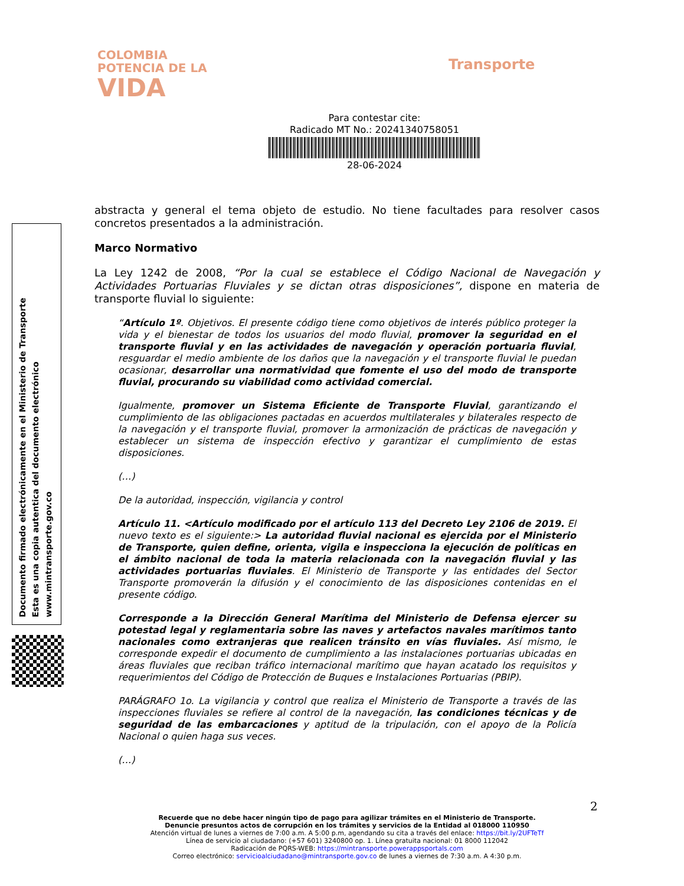COLOMBIA
POTENCIA DE LA
VIDA
Transporte
Para contestar cite:
Radicado MT No.: 20241340758051
28-06-2024
abstracta y general el tema objeto de estudio. No tiene facultades para resolver casos concretos presentados a la administración.
Marco Normativo
La Ley 1242 de 2008, “Por la cual se establece el Código Nacional de Navegación y Actividades Portuarias Fluviales y se dictan otras disposiciones”, dispone en materia de transporte fluvial lo siguiente:
“Artículo 1º. Objetivos. El presente código tiene como objetivos de interés público proteger la vida y el bienestar de todos los usuarios del modo fluvial, promover la seguridad en el transporte fluvial y en las actividades de navegación y operación portuaria fluvial, resguardar el medio ambiente de los daños que la navegación y el transporte fluvial le puedan ocasionar, desarrollar una normatividad que fomente el uso del modo de transporte fluvial, procurando su viabilidad como actividad comercial.
Igualmente, promover un Sistema Eficiente de Transporte Fluvial, garantizando el cumplimiento de las obligaciones pactadas en acuerdos multilaterales y bilaterales respecto de la navegación y el transporte fluvial, promover la armonización de prácticas de navegación y establecer un sistema de inspección efectivo y garantizar el cumplimiento de estas disposiciones.
(…)
De la autoridad, inspección, vigilancia y control
Artículo 11. <Artículo modificado por el artículo 113 del Decreto Ley 2106 de 2019. El nuevo texto es el siguiente:> La autoridad fluvial nacional es ejercida por el Ministerio de Transporte, quien define, orienta, vigila e inspecciona la ejecución de políticas en el ámbito nacional de toda la materia relacionada con la navegación fluvial y las actividades portuarias fluviales. El Ministerio de Transporte y las entidades del Sector Transporte promoverán la difusión y el conocimiento de las disposiciones contenidas en el presente código.
Corresponde a la Dirección General Marítima del Ministerio de Defensa ejercer su potestad legal y reglamentaria sobre las naves y artefactos navales marítimos tanto nacionales como extranjeras que realicen tránsito en vías fluviales. Así mismo, le corresponde expedir el documento de cumplimiento a las instalaciones portuarias ubicadas en áreas fluviales que reciban tráfico internacional marítimo que hayan acatado los requisitos y requerimientos del Código de Protección de Buques e Instalaciones Portuarias (PBIP).
PARÁGRAFO 1o. La vigilancia y control que realiza el Ministerio de Transporte a través de las inspecciones fluviales se refiere al control de la navegación, las condiciones técnicas y de seguridad de las embarcaciones y aptitud de la tripulación, con el apoyo de la Policía Nacional o quien haga sus veces.
(…)
Documento firmado electrónicamente en el Ministerio de Transporte
Esta es una copia autentica del documento electrónico
www.mintransporte.gov.co
2
Recuerde que no debe hacer ningún tipo de pago para agilizar trámites en el Ministerio de Transporte.
Denuncie presuntos actos de corrupción en los trámites y servicios de la Entidad al 018000 110950
Atención virtual de lunes a viernes de 7:00 a.m. A 5:00 p.m, agendando su cita a través del enlace: https://bit.ly/2UFTeTf
Línea de servicio al ciudadano: (+57 601) 3240800 op. 1. Línea gratuita nacional: 01 8000 112042
Radicación de PQRS-WEB: https://mintransporte.powerappsportals.com
Correo electrónico: servicioalciudadano@mintransporte.gov.co de lunes a viernes de 7:30 a.m. A 4:30 p.m.